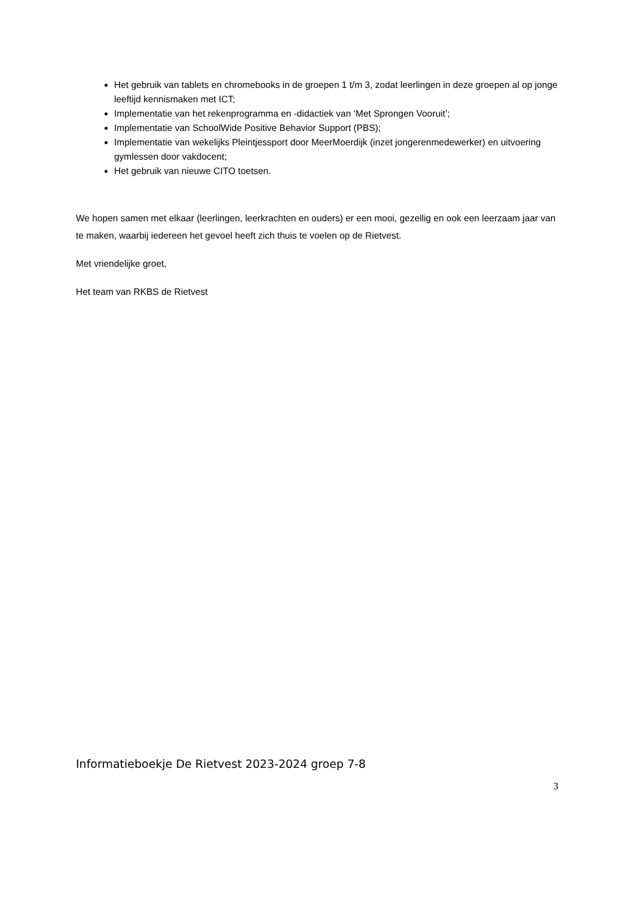Het gebruik van tablets en chromebooks in de groepen 1 t/m 3, zodat leerlingen in deze groepen al op jonge leeftijd kennismaken met ICT;
Implementatie van het rekenprogramma en -didactiek van ‘Met Sprongen Vooruit’;
Implementatie van SchoolWide Positive Behavior Support (PBS);
Implementatie van wekelijks Pleintjessport door MeerMoerdijk (inzet jongerenmedewerker) en uitvoering gymlessen door vakdocent;
Het gebruik van nieuwe CITO toetsen.
We hopen samen met elkaar (leerlingen, leerkrachten en ouders) er een mooi, gezellig en ook een leerzaam jaar van te maken, waarbij iedereen het gevoel heeft zich thuis te voelen op de Rietvest.
Met vriendelijke groet,
Het team van RKBS de Rietvest
Informatieboekje De Rietvest 2023-2024 groep 7-8
3